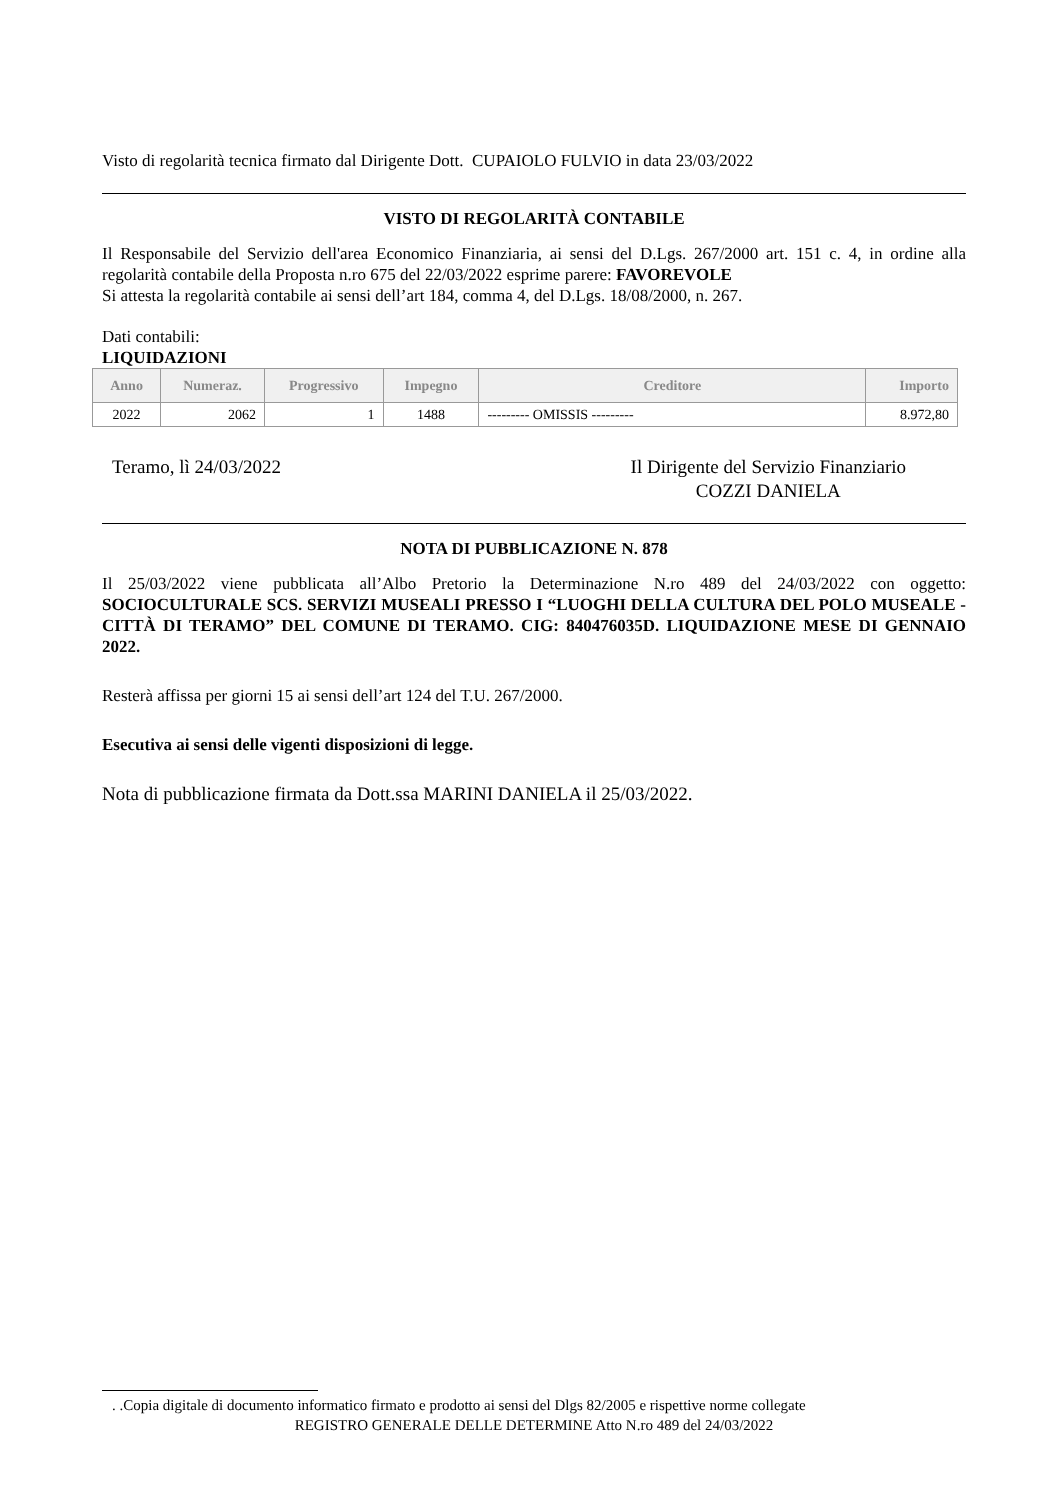Visto di regolarità tecnica firmato dal Dirigente Dott. CUPAIOLO FULVIO in data 23/03/2022
VISTO DI REGOLARITÀ CONTABILE
Il Responsabile del Servizio dell'area Economico Finanziaria, ai sensi del D.Lgs. 267/2000 art. 151 c. 4, in ordine alla regolarità contabile della Proposta n.ro 675 del 22/03/2022 esprime parere: FAVOREVOLE
Si attesta la regolarità contabile ai sensi dell’art 184, comma 4, del D.Lgs. 18/08/2000, n. 267.
Dati contabili:
LIQUIDAZIONI
| Anno | Numeraz. | Progressivo | Impegno | Creditore | Importo |
| --- | --- | --- | --- | --- | --- |
| 2022 | 2062 | 1 | 1488 | --------- OMISSIS --------- | 8.972,80 |
Teramo, lì 24/03/2022 Il Dirigente del Servizio Finanziario
COZZI DANIELA
NOTA DI PUBBLICAZIONE N. 878
Il 25/03/2022 viene pubblicata all’Albo Pretorio la Determinazione N.ro 489 del 24/03/2022 con oggetto: SOCIOCULTURALE SCS. SERVIZI MUSEALI PRESSO I “LUOGHI DELLA CULTURA DEL POLO MUSEALE - CITTÀ DI TERAMO” DEL COMUNE DI TERAMO. CIG: 840476035D. LIQUIDAZIONE MESE DI GENNAIO 2022.
Resterà affissa per giorni 15 ai sensi dell’art 124 del T.U. 267/2000.
Esecutiva ai sensi delle vigenti disposizioni di legge.
Nota di pubblicazione firmata da Dott.ssa MARINI DANIELA il 25/03/2022.
. .Copia digitale di documento informatico firmato e prodotto ai sensi del Dlgs 82/2005 e rispettive norme collegate
REGISTRO GENERALE DELLE DETERMINE Atto N.ro 489 del 24/03/2022